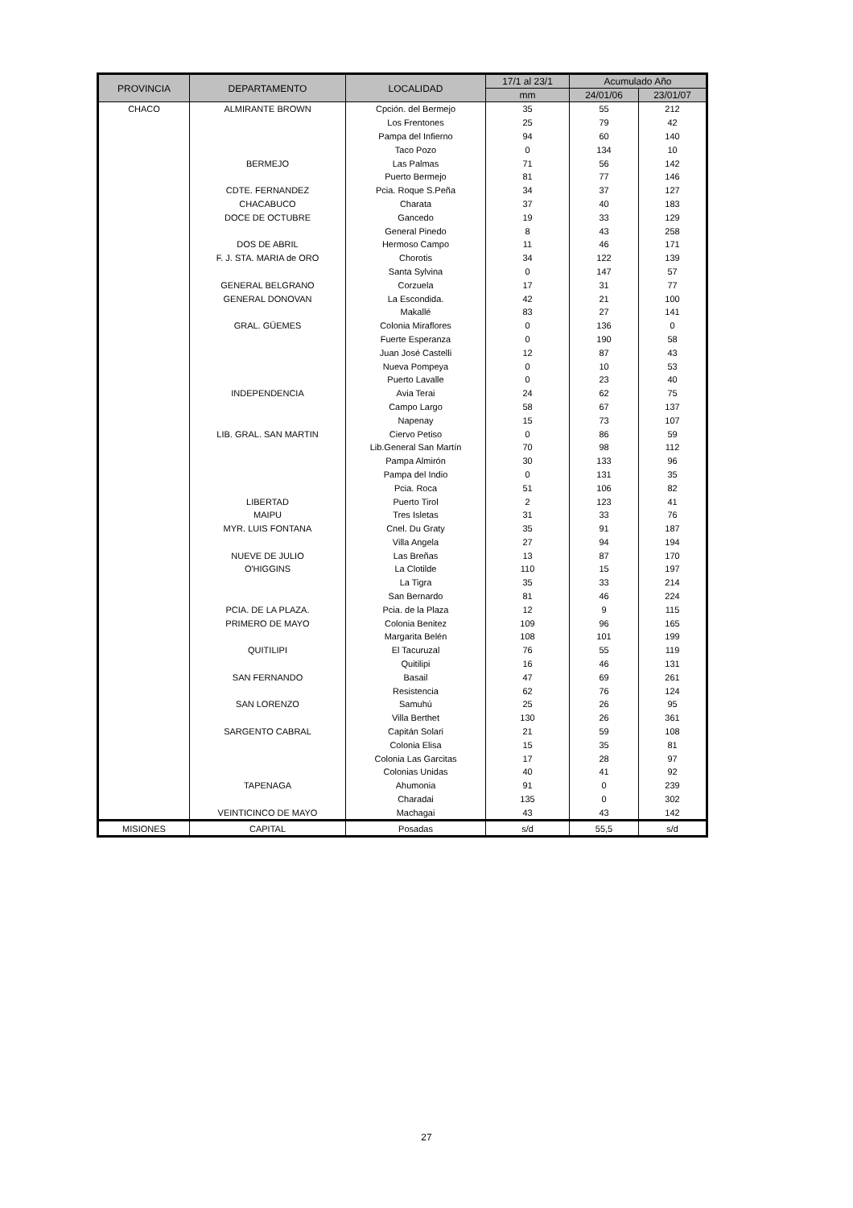| PROVINCIA | DEPARTAMENTO | LOCALIDAD | 17/1 al 23/1 | Acumulado Año | |
| --- | --- | --- | --- | --- | --- |
| | | | mm | 24/01/06 | 23/01/07 |
| CHACO | ALMIRANTE BROWN | Cpción. del Bermejo | 35 | 55 | 212 |
| | | Los Frentones | 25 | 79 | 42 |
| | | Pampa del Infierno | 94 | 60 | 140 |
| | | Taco Pozo | 0 | 134 | 10 |
| | BERMEJO | Las Palmas | 71 | 56 | 142 |
| | | Puerto Bermejo | 81 | 77 | 146 |
| | CDTE. FERNANDEZ | Pcia. Roque S.Peña | 34 | 37 | 127 |
| | CHACABUCO | Charata | 37 | 40 | 183 |
| | DOCE DE OCTUBRE | Gancedo | 19 | 33 | 129 |
| | | General Pinedo | 8 | 43 | 258 |
| | DOS DE ABRIL | Hermoso Campo | 11 | 46 | 171 |
| | F. J. STA. MARIA de ORO | Chorotis | 34 | 122 | 139 |
| | | Santa Sylvina | 0 | 147 | 57 |
| | GENERAL BELGRANO | Corzuela | 17 | 31 | 77 |
| | GENERAL DONOVAN | La Escondida. | 42 | 21 | 100 |
| | | Makallé | 83 | 27 | 141 |
| | GRAL. GÜEMES | Colonia Miraflores | 0 | 136 | 0 |
| | | Fuerte Esperanza | 0 | 190 | 58 |
| | | Juan José Castelli | 12 | 87 | 43 |
| | | Nueva Pompeya | 0 | 10 | 53 |
| | | Puerto Lavalle | 0 | 23 | 40 |
| | INDEPENDENCIA | Avia Terai | 24 | 62 | 75 |
| | | Campo Largo | 58 | 67 | 137 |
| | | Napenay | 15 | 73 | 107 |
| | LIB. GRAL. SAN MARTIN | Ciervo Petiso | 0 | 86 | 59 |
| | | Lib.General San Martín | 70 | 98 | 112 |
| | | Pampa Almirón | 30 | 133 | 96 |
| | | Pampa del Indio | 0 | 131 | 35 |
| | | Pcia. Roca | 51 | 106 | 82 |
| | LIBERTAD | Puerto Tirol | 2 | 123 | 41 |
| | MAIPU | Tres Isletas | 31 | 33 | 76 |
| | MYR. LUIS FONTANA | Cnel. Du Graty | 35 | 91 | 187 |
| | | Villa Angela | 27 | 94 | 194 |
| | NUEVE DE JULIO | Las Breñas | 13 | 87 | 170 |
| | O'HIGGINS | La Clotilde | 110 | 15 | 197 |
| | | La Tigra | 35 | 33 | 214 |
| | | San Bernardo | 81 | 46 | 224 |
| | PCIA. DE LA PLAZA. | Pcia. de la Plaza | 12 | 9 | 115 |
| | PRIMERO DE MAYO | Colonia Benitez | 109 | 96 | 165 |
| | | Margarita Belén | 108 | 101 | 199 |
| | QUITILIPI | El Tacuruzal | 76 | 55 | 119 |
| | | Quitilipi | 16 | 46 | 131 |
| | SAN FERNANDO | Basail | 47 | 69 | 261 |
| | | Resistencia | 62 | 76 | 124 |
| | SAN LORENZO | Samuhú | 25 | 26 | 95 |
| | | Villa Berthet | 130 | 26 | 361 |
| | SARGENTO CABRAL | Capitán Solari | 21 | 59 | 108 |
| | | Colonia Elisa | 15 | 35 | 81 |
| | | Colonia Las Garcitas | 17 | 28 | 97 |
| | | Colonias Unidas | 40 | 41 | 92 |
| | TAPENAGA | Ahumonia | 91 | 0 | 239 |
| | | Charadai | 135 | 0 | 302 |
| | VEINTICINCO DE MAYO | Machagai | 43 | 43 | 142 |
| MISIONES | CAPITAL | Posadas | s/d | 55,5 | s/d |
27